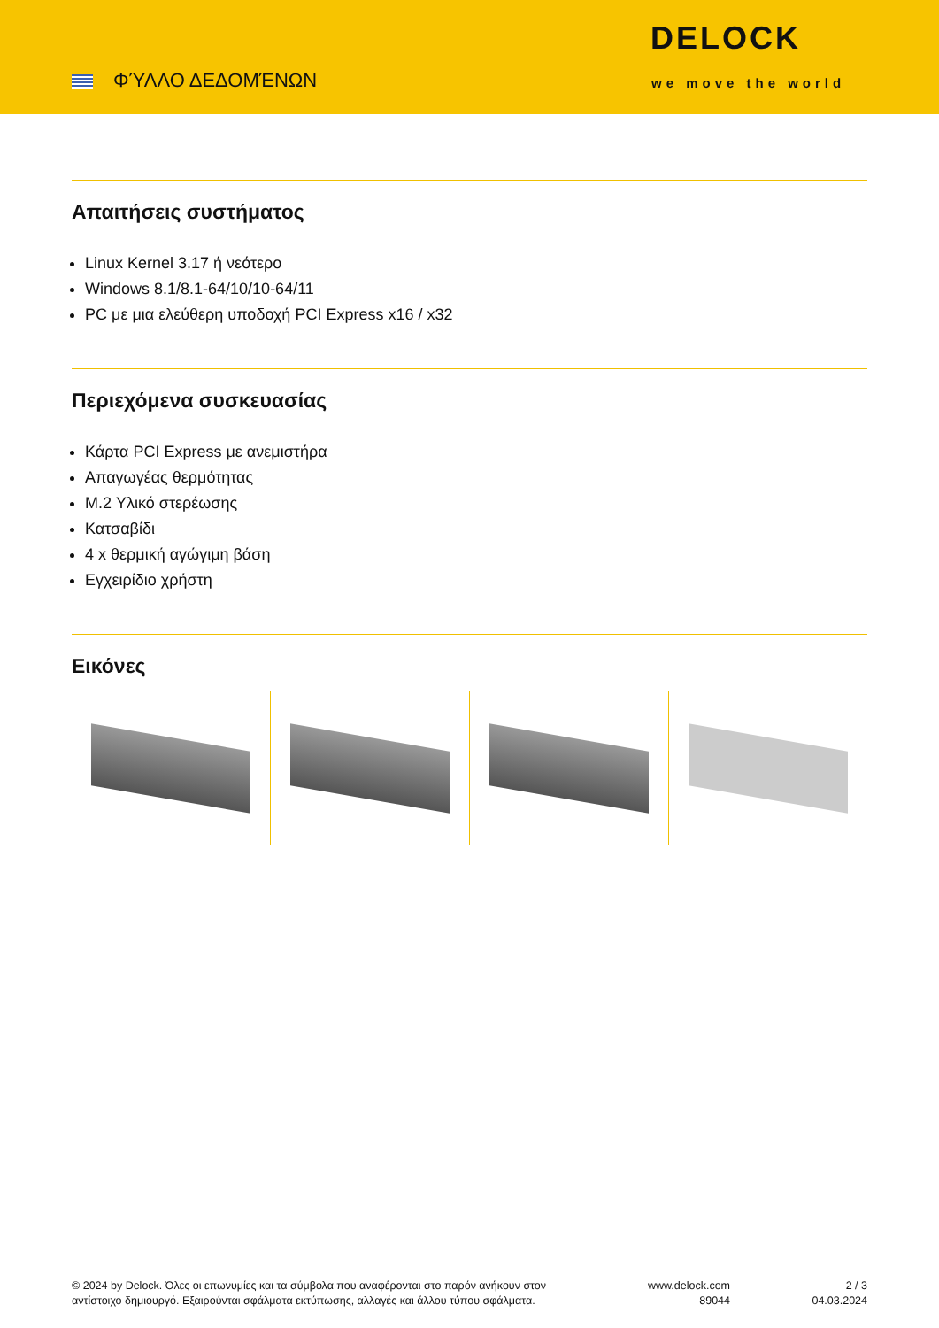ΦΎΛΛΟ ΔΕΔΟΜΈΝΩΝ
DELOCK
we move the world
Απαιτήσεις συστήματος
Linux Kernel 3.17 ή νεότερο
Windows 8.1/8.1-64/10/10-64/11
PC με μια ελεύθερη υποδοχή PCI Express x16 / x32
Περιεχόμενα συσκευασίας
Κάρτα PCI Express με ανεμιστήρα
Απαγωγέας θερμότητας
M.2 Υλικό στερέωσης
Κατσαβίδι
4 x θερμική αγώγιμη βάση
Εγχειρίδιο χρήστη
Εικόνες
© 2024 by Delock. Όλες οι επωνυμίες και τα σύμβολα που αναφέρονται στο παρόν ανήκουν στον
αντίστοιχο δημιουργό. Εξαιρούνται σφάλματα εκτύπωσης, αλλαγές και άλλου τύπου σφάλματα.
www.delock.com
89044
2 / 3
04.03.2024